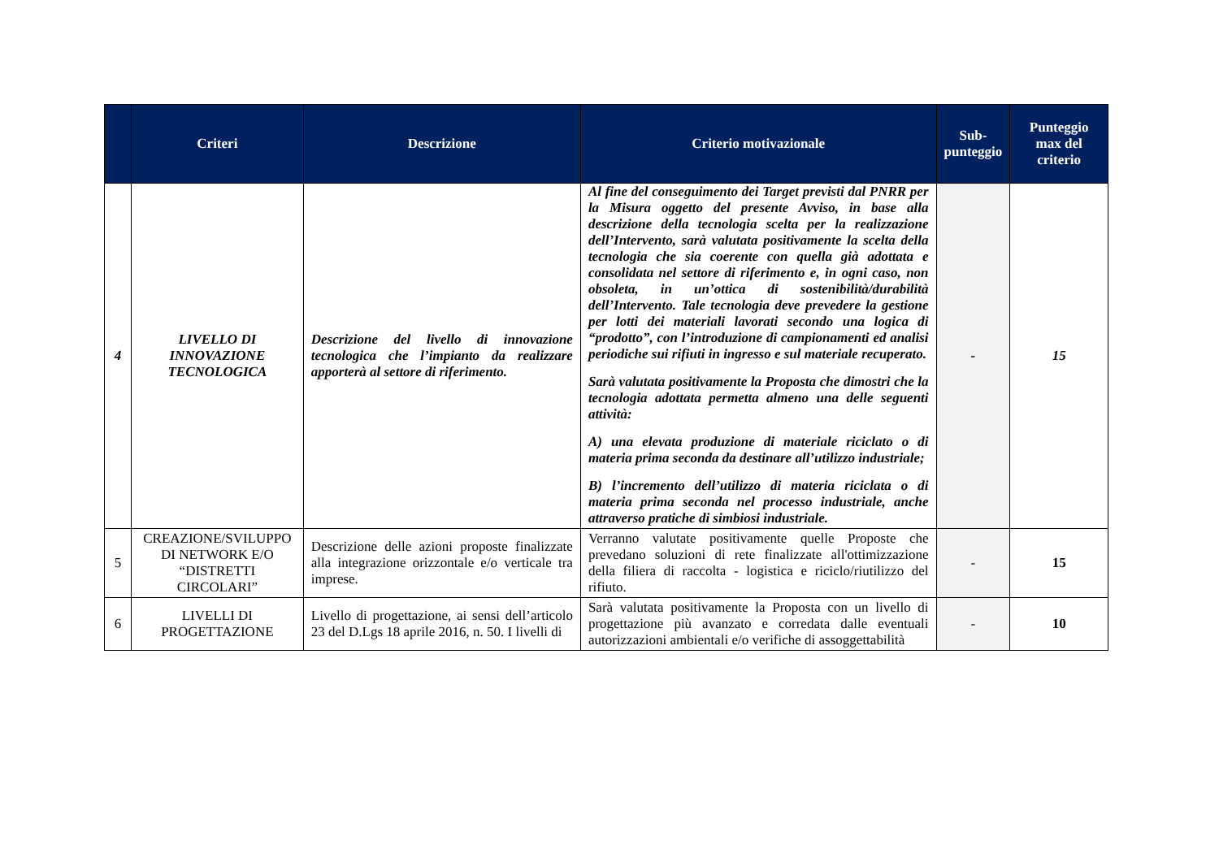| | Criteri | Descrizione | Criterio motivazionale | Sub-punteggio | Punteggio max del criterio |
| --- | --- | --- | --- | --- | --- |
| 4 | LIVELLO DI INNOVAZIONE TECNOLOGICA | Descrizione del livello di innovazione tecnologica che l’impianto da realizzare apporterà al settore di riferimento. | Al fine del conseguimento dei Target previsti dal PNRR per la Misura oggetto del presente Avviso, in base alla descrizione della tecnologia scelta per la realizzazione dell’Intervento, sarà valutata positivamente la scelta della tecnologia che sia coerente con quella già adottata e consolidata nel settore di riferimento e, in ogni caso, non obsoleta, in un’ottica di sostenibilità/durabilità dell’Intervento. Tale tecnologia deve prevedere la gestione per lotti dei materiali lavorati secondo una logica di “prodotto”, con l’introduzione di campionamenti ed analisi periodiche sui rifiuti in ingresso e sul materiale recuperato. Sarà valutata positivamente la Proposta che dimostri che la tecnologia adottata permetta almeno una delle seguenti attività: A) una elevata produzione di materiale riciclato o di materia prima seconda da destinare all’utilizzo industriale; B) l’incremento dell’utilizzo di materia riciclata o di materia prima seconda nel processo industriale, anche attraverso pratiche di simbiosi industriale. | - | 15 |
| 5 | CREAZIONE/SVILUPPO DI NETWORK E/O “DISTRETTI CIRCOLARI” | Descrizione delle azioni proposte finalizzate alla integrazione orizzontale e/o verticale tra imprese. | Verranno valutate positivamente quelle Proposte che prevedano soluzioni di rete finalizzate all'ottimizzazione della filiera di raccolta - logistica e riciclo/riutilizzo del rifiuto. | - | 15 |
| 6 | LIVELLI DI PROGETTAZIONE | Livello di progettazione, ai sensi dell’articolo 23 del D.Lgs 18 aprile 2016, n. 50. I livelli di | Sarà valutata positivamente la Proposta con un livello di progettazione più avanzato e corredata dalle eventuali autorizzazioni ambientali e/o verifiche di assoggettabilità | - | 10 |